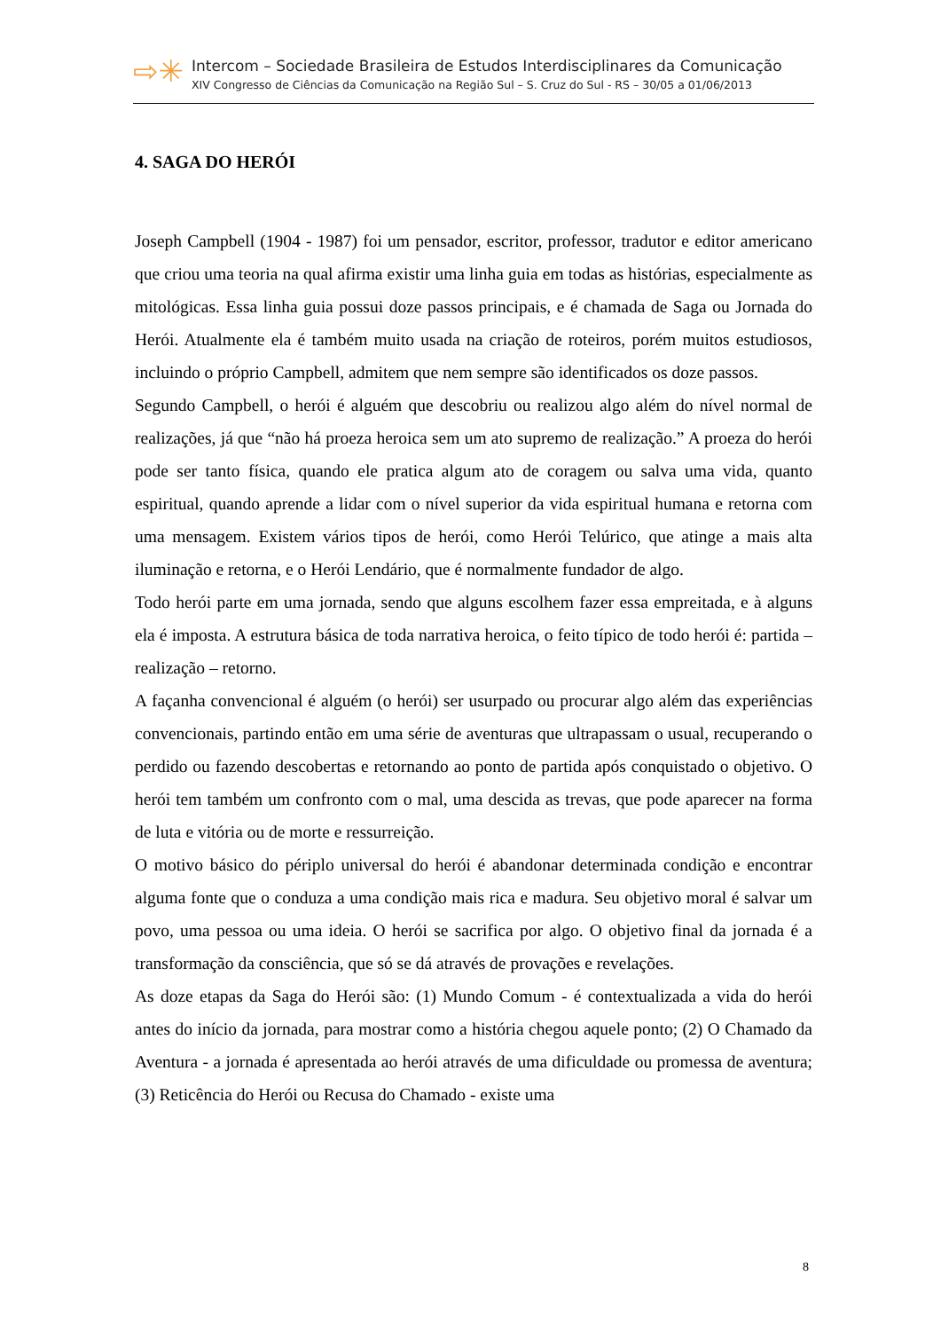⇨✳
Intercom – Sociedade Brasileira de Estudos Interdisciplinares da Comunicação
XIV Congresso de Ciências da Comunicação na Região Sul – S. Cruz do Sul - RS – 30/05 a 01/06/2013
4. SAGA DO HERÓI
Joseph Campbell (1904 - 1987) foi um pensador, escritor, professor, tradutor e editor americano que criou uma teoria na qual afirma existir uma linha guia em todas as histórias, especialmente as mitológicas. Essa linha guia possui doze passos principais, e é chamada de Saga ou Jornada do Herói. Atualmente ela é também muito usada na criação de roteiros, porém muitos estudiosos, incluindo o próprio Campbell, admitem que nem sempre são identificados os doze passos.
Segundo Campbell, o herói é alguém que descobriu ou realizou algo além do nível normal de realizações, já que “não há proeza heroica sem um ato supremo de realização.” A proeza do herói pode ser tanto física, quando ele pratica algum ato de coragem ou salva uma vida, quanto espiritual, quando aprende a lidar com o nível superior da vida espiritual humana e retorna com uma mensagem. Existem vários tipos de herói, como Herói Telúrico, que atinge a mais alta iluminação e retorna, e o Herói Lendário, que é normalmente fundador de algo.
Todo herói parte em uma jornada, sendo que alguns escolhem fazer essa empreitada, e à alguns ela é imposta. A estrutura básica de toda narrativa heroica, o feito típico de todo herói é: partida – realização – retorno.
A façanha convencional é alguém (o herói) ser usurpado ou procurar algo além das experiências convencionais, partindo então em uma série de aventuras que ultrapassam o usual, recuperando o perdido ou fazendo descobertas e retornando ao ponto de partida após conquistado o objetivo. O herói tem também um confronto com o mal, uma descida as trevas, que pode aparecer na forma de luta e vitória ou de morte e ressurreição.
O motivo básico do périplo universal do herói é abandonar determinada condição e encontrar alguma fonte que o conduza a uma condição mais rica e madura. Seu objetivo moral é salvar um povo, uma pessoa ou uma ideia. O herói se sacrifica por algo. O objetivo final da jornada é a transformação da consciência, que só se dá através de provações e revelações.
As doze etapas da Saga do Herói são: (1) Mundo Comum - é contextualizada a vida do herói antes do início da jornada, para mostrar como a história chegou aquele ponto; (2) O Chamado da Aventura - a jornada é apresentada ao herói através de uma dificuldade ou promessa de aventura; (3) Reticência do Herói ou Recusa do Chamado - existe uma
8